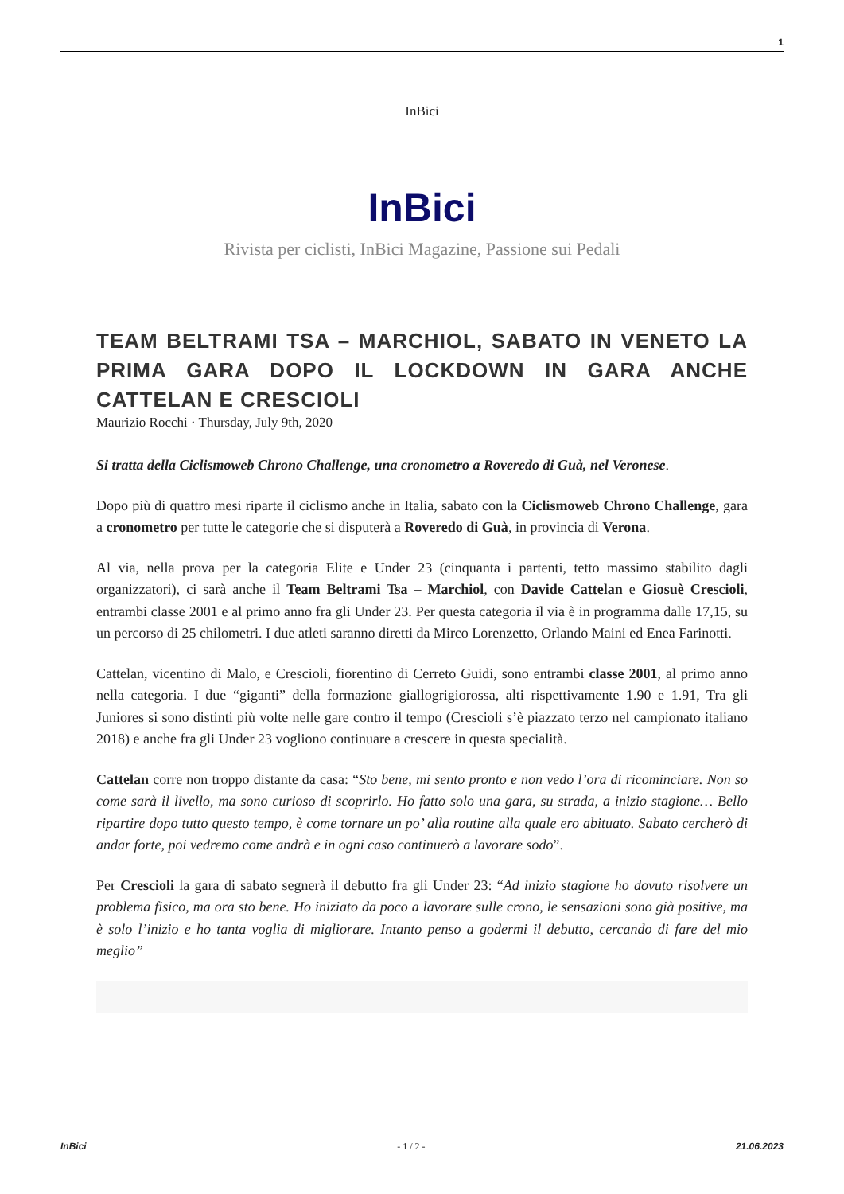1
InBici
InBici
Rivista per ciclisti, InBici Magazine, Passione sui Pedali
TEAM BELTRAMI TSA – MARCHIOL, SABATO IN VENETO LA PRIMA GARA DOPO IL LOCKDOWN IN GARA ANCHE CATTELAN E CRESCIOLI
Maurizio Rocchi · Thursday, July 9th, 2020
Si tratta della Ciclismoweb Chrono Challenge, una cronometro a Roveredo di Guà, nel Veronese.
Dopo più di quattro mesi riparte il ciclismo anche in Italia, sabato con la Ciclismoweb Chrono Challenge, gara a cronometro per tutte le categorie che si disputerà a Roveredo di Guà, in provincia di Verona.
Al via, nella prova per la categoria Elite e Under 23 (cinquanta i partenti, tetto massimo stabilito dagli organizzatori), ci sarà anche il Team Beltrami Tsa – Marchiol, con Davide Cattelan e Giosuè Crescioli, entrambi classe 2001 e al primo anno fra gli Under 23. Per questa categoria il via è in programma dalle 17,15, su un percorso di 25 chilometri. I due atleti saranno diretti da Mirco Lorenzetto, Orlando Maini ed Enea Farinotti.
Cattelan, vicentino di Malo, e Crescioli, fiorentino di Cerreto Guidi, sono entrambi classe 2001, al primo anno nella categoria. I due “giganti” della formazione giallogrigiorossa, alti rispettivamente 1.90 e 1.91, Tra gli Juniores si sono distinti più volte nelle gare contro il tempo (Crescioli s’è piazzato terzo nel campionato italiano 2018) e anche fra gli Under 23 vogliono continuare a crescere in questa specialità.
Cattelan corre non troppo distante da casa: “Sto bene, mi sento pronto e non vedo l’ora di ricominciare. Non so come sarà il livello, ma sono curioso di scoprirlo. Ho fatto solo una gara, su strada, a inizio stagione… Bello ripartire dopo tutto questo tempo, è come tornare un po’ alla routine alla quale ero abituato. Sabato cercherò di andar forte, poi vedremo come andrà e in ogni caso continuerò a lavorare sodo”.
Per Crescioli la gara di sabato segnerà il debutto fra gli Under 23: “Ad inizio stagione ho dovuto risolvere un problema fisico, ma ora sto bene. Ho iniziato da poco a lavorare sulle crono, le sensazioni sono già positive, ma è solo l’inizio e ho tanta voglia di migliorare. Intanto penso a godermi il debutto, cercando di fare del mio meglio”
InBici - 1 / 2 - 21.06.2023